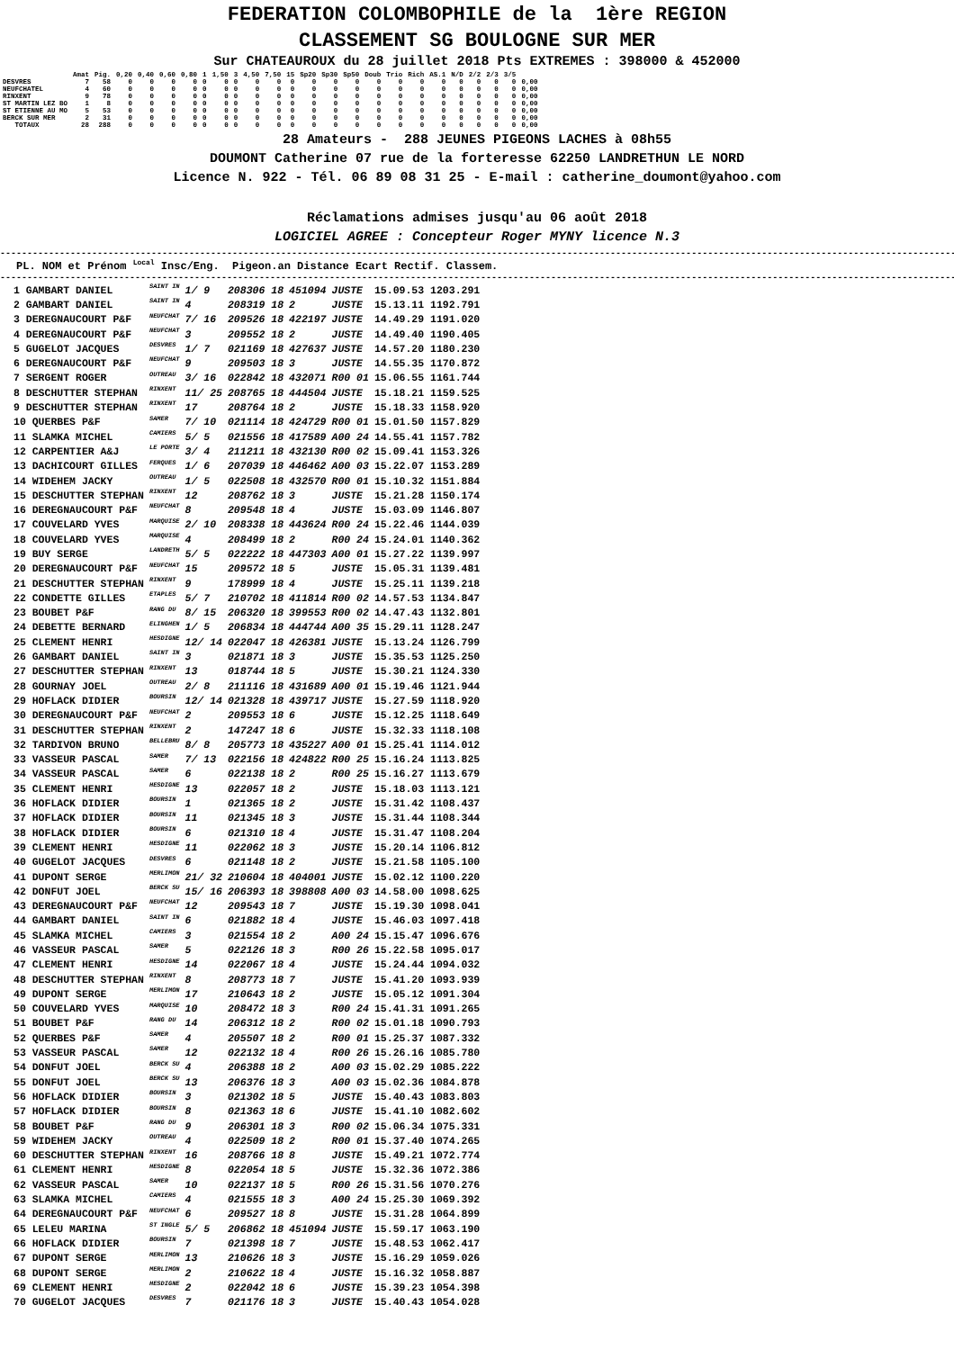FEDERATION COLOMBOPHILE de la 1ère REGION
CLASSEMENT SG BOULOGNE SUR MER
Sur CHATEAUROUX du 28 juillet 2018 Pts EXTREMES : 398000 & 452000
| | Amat | Pig. | 0,20 | 0,40 | 0,60 | 0,80 | 1 | 1,50 | 3 | 4,50 | 7,50 | 15 | Sp20 | Sp30 | Sp50 | Doub | Trio | Rich | AS.1 | N/D | 2/2 | 2/3 | 3/5 | |
| --- | --- | --- | --- | --- | --- | --- | --- | --- | --- | --- | --- | --- | --- | --- | --- | --- | --- | --- | --- | --- | --- | --- | --- | --- |
| DESVRES | 7 | 58 | 0 | 0 | 0 | 0 | 0 | 0 | 0 | 0 | 0 | 0 | 0 | 0 | 0 | 0 | 0 | 0 | 0 | 0 | 0 | 0 | 0 | 0,00 |
| NEUFCHATEL | 4 | 60 | 0 | 0 | 0 | 0 | 0 | 0 | 0 | 0 | 0 | 0 | 0 | 0 | 0 | 0 | 0 | 0 | 0 | 0 | 0 | 0 | 0 | 0,00 |
| RINXENT | 9 | 78 | 0 | 0 | 0 | 0 | 0 | 0 | 0 | 0 | 0 | 0 | 0 | 0 | 0 | 0 | 0 | 0 | 0 | 0 | 0 | 0 | 0 | 0,00 |
| ST MARTIN LEZ BO | 1 | 8 | 0 | 0 | 0 | 0 | 0 | 0 | 0 | 0 | 0 | 0 | 0 | 0 | 0 | 0 | 0 | 0 | 0 | 0 | 0 | 0 | 0 | 0,00 |
| ST ETIENNE AU MO | 5 | 53 | 0 | 0 | 0 | 0 | 0 | 0 | 0 | 0 | 0 | 0 | 0 | 0 | 0 | 0 | 0 | 0 | 0 | 0 | 0 | 0 | 0 | 0,00 |
| BERCK SUR MER | 2 | 31 | 0 | 0 | 0 | 0 | 0 | 0 | 0 | 0 | 0 | 0 | 0 | 0 | 0 | 0 | 0 | 0 | 0 | 0 | 0 | 0 | 0 | 0,00 |
| TOTAUX | 28 | 288 | 0 | 0 | 0 | 0 | 0 | 0 | 0 | 0 | 0 | 0 | 0 | 0 | 0 | 0 | 0 | 0 | 0 | 0 | 0 | 0 | 0 | 0,00 |
28 Amateurs - 288 JEUNES PIGEONS LACHES à 08h55
DOUMONT Catherine 07 rue de la forteresse 62250 LANDRETHUN LE NORD
Licence N. 922 - Tél. 06 89 08 31 25 - E-mail : catherine_doumont@yahoo.com
Réclamations admises jusqu'au 06 août 2018
LOGICIEL AGREE : Concepteur Roger MYNY licence N.3
------------------------------------------------------------------------------------------------------------------------------------------------------------------------------------------------
PL. NOM et Prénom <sup>Local</sup> Insc/Eng. Pigeon.an Distance Ecart Rectif. Classem.
------------------------------------------------------------------------------------------------------------------------------------------------------------------------------------------------
| 1 GAMBART DANIEL | SAINT IN | 1/ 9 | 208306 18 | 451094 | JUSTE | 15.09.53 1203.291 |
| 2 GAMBART DANIEL | SAINT IN | 4 | 208319 18 | 2 | JUSTE | 15.13.11 1192.791 |
| 3 DEREGNAUCOURT P&F | NEUFCHAT | 7/ 16 | 209526 18 | 422197 | JUSTE | 14.49.29 1191.020 |
| 4 DEREGNAUCOURT P&F | NEUFCHAT | 3 | 209552 18 | 2 | JUSTE | 14.49.40 1190.405 |
| 5 GUGELOT JACQUES | DESVRES | 1/ 7 | 021169 18 | 427637 | JUSTE | 14.57.20 1180.230 |
| 6 DEREGNAUCOURT P&F | NEUFCHAT | 9 | 209503 18 | 3 | JUSTE | 14.55.35 1170.872 |
| 7 SERGENT ROGER | OUTREAU | 3/ 16 | 022842 18 | 432071 | R00 01 | 15.06.55 1161.744 |
| 8 DESCHUTTER STEPHAN | RINXENT | 11/ 25 | 208765 18 | 444504 | JUSTE | 15.18.21 1159.525 |
| 9 DESCHUTTER STEPHAN | RINXENT | 17 | 208764 18 | 2 | JUSTE | 15.18.33 1158.920 |
| 10 QUERBES P&F | SAMER | 7/ 10 | 021114 18 | 424729 | R00 01 | 15.01.50 1157.829 |
| 11 SLAMKA MICHEL | CAMIERS | 5/ 5 | 021556 18 | 417589 | A00 24 | 14.55.41 1157.782 |
| 12 CARPENTIER A&J | LE PORTE | 3/ 4 | 211211 18 | 432130 | R00 02 | 15.09.41 1153.326 |
| 13 DACHICOURT GILLES | FERQUES | 1/ 6 | 207039 18 | 446462 | A00 03 | 15.22.07 1153.289 |
| 14 WIDEHEM JACKY | OUTREAU | 1/ 5 | 022508 18 | 432570 | R00 01 | 15.10.32 1151.884 |
| 15 DESCHUTTER STEPHAN | RINXENT | 12 | 208762 18 | 3 | JUSTE | 15.21.28 1150.174 |
| 16 DEREGNAUCOURT P&F | NEUFCHAT | 8 | 209548 18 | 4 | JUSTE | 15.03.09 1146.807 |
| 17 COUVELARD YVES | MARQUISE | 2/ 10 | 208338 18 | 443624 | R00 24 | 15.22.46 1144.039 |
| 18 COUVELARD YVES | MARQUISE | 4 | 208499 18 | 2 | R00 24 | 15.24.01 1140.362 |
| 19 BUY SERGE | LANDRETH | 5/ 5 | 022222 18 | 447303 | A00 01 | 15.27.22 1139.997 |
| 20 DEREGNAUCOURT P&F | NEUFCHAT | 15 | 209572 18 | 5 | JUSTE | 15.05.31 1139.481 |
| 21 DESCHUTTER STEPHAN | RINXENT | 9 | 178999 18 | 4 | JUSTE | 15.25.11 1139.218 |
| 22 CONDETTE GILLES | ETAPLES | 5/ 7 | 210702 18 | 411814 | R00 02 | 14.57.53 1134.847 |
| 23 BOUBET P&F | RANG DU | 8/ 15 | 206320 18 | 399553 | R00 02 | 14.47.43 1132.801 |
| 24 DEBETTE BERNARD | ELINGHEN | 1/ 5 | 206834 18 | 444744 | A00 35 | 15.29.11 1128.247 |
| 25 CLEMENT HENRI | HESDIGNE | 12/ 14 | 022047 18 | 426381 | JUSTE | 15.13.24 1126.799 |
| 26 GAMBART DANIEL | SAINT IN | 3 | 021871 18 | 3 | JUSTE | 15.35.53 1125.250 |
| 27 DESCHUTTER STEPHAN | RINXENT | 13 | 018744 18 | 5 | JUSTE | 15.30.21 1124.330 |
| 28 GOURNAY JOEL | OUTREAU | 2/ 8 | 211116 18 | 431689 | A00 01 | 15.19.46 1121.944 |
| 29 HOFLACK DIDIER | BOURSIN | 12/ 14 | 021328 18 | 439717 | JUSTE | 15.27.59 1118.920 |
| 30 DEREGNAUCOURT P&F | NEUFCHAT | 2 | 209553 18 | 6 | JUSTE | 15.12.25 1118.649 |
| 31 DESCHUTTER STEPHAN | RINXENT | 2 | 147247 18 | 6 | JUSTE | 15.32.33 1118.108 |
| 32 TARDIVON BRUNO | BELLEBRU | 8/ 8 | 205773 18 | 435227 | A00 01 | 15.25.41 1114.012 |
| 33 VASSEUR PASCAL | SAMER | 7/ 13 | 022156 18 | 424822 | R00 25 | 15.16.24 1113.825 |
| 34 VASSEUR PASCAL | SAMER | 6 | 022138 18 | 2 | R00 25 | 15.16.27 1113.679 |
| 35 CLEMENT HENRI | HESDIGNE | 13 | 022057 18 | 2 | JUSTE | 15.18.03 1113.121 |
| 36 HOFLACK DIDIER | BOURSIN | 1 | 021365 18 | 2 | JUSTE | 15.31.42 1108.437 |
| 37 HOFLACK DIDIER | BOURSIN | 11 | 021345 18 | 3 | JUSTE | 15.31.44 1108.344 |
| 38 HOFLACK DIDIER | BOURSIN | 6 | 021310 18 | 4 | JUSTE | 15.31.47 1108.204 |
| 39 CLEMENT HENRI | HESDIGNE | 11 | 022062 18 | 3 | JUSTE | 15.20.14 1106.812 |
| 40 GUGELOT JACQUES | DESVRES | 6 | 021148 18 | 2 | JUSTE | 15.21.58 1105.100 |
| 41 DUPONT SERGE | MERLIMON | 21/ 32 | 210604 18 | 404001 | JUSTE | 15.02.12 1100.220 |
| 42 DONFUT JOEL | BERCK SU | 15/ 16 | 206393 18 | 398808 | A00 03 | 14.58.00 1098.625 |
| 43 DEREGNAUCOURT P&F | NEUFCHAT | 12 | 209543 18 | 7 | JUSTE | 15.19.30 1098.041 |
| 44 GAMBART DANIEL | SAINT IN | 6 | 021882 18 | 4 | JUSTE | 15.46.03 1097.418 |
| 45 SLAMKA MICHEL | CAMIERS | 3 | 021554 18 | 2 | A00 24 | 15.15.47 1096.676 |
| 46 VASSEUR PASCAL | SAMER | 5 | 022126 18 | 3 | R00 26 | 15.22.58 1095.017 |
| 47 CLEMENT HENRI | HESDIGNE | 14 | 022067 18 | 4 | JUSTE | 15.24.44 1094.032 |
| 48 DESCHUTTER STEPHAN | RINXENT | 8 | 208773 18 | 7 | JUSTE | 15.41.20 1093.939 |
| 49 DUPONT SERGE | MERLIMON | 17 | 210643 18 | 2 | JUSTE | 15.05.12 1091.304 |
| 50 COUVELARD YVES | MARQUISE | 10 | 208472 18 | 3 | R00 24 | 15.41.31 1091.265 |
| 51 BOUBET P&F | RANG DU | 14 | 206312 18 | 2 | R00 02 | 15.01.18 1090.793 |
| 52 QUERBES P&F | SAMER | 4 | 205507 18 | 2 | R00 01 | 15.25.37 1087.332 |
| 53 VASSEUR PASCAL | SAMER | 12 | 022132 18 | 4 | R00 26 | 15.26.16 1085.780 |
| 54 DONFUT JOEL | BERCK SU | 4 | 206388 18 | 2 | A00 03 | 15.02.29 1085.222 |
| 55 DONFUT JOEL | BERCK SU | 13 | 206376 18 | 3 | A00 03 | 15.02.36 1084.878 |
| 56 HOFLACK DIDIER | BOURSIN | 3 | 021302 18 | 5 | JUSTE | 15.40.43 1083.803 |
| 57 HOFLACK DIDIER | BOURSIN | 8 | 021363 18 | 6 | JUSTE | 15.41.10 1082.602 |
| 58 BOUBET P&F | RANG DU | 9 | 206301 18 | 3 | R00 02 | 15.06.34 1075.331 |
| 59 WIDEHEM JACKY | OUTREAU | 4 | 022509 18 | 2 | R00 01 | 15.37.40 1074.265 |
| 60 DESCHUTTER STEPHAN | RINXENT | 16 | 208766 18 | 8 | JUSTE | 15.49.21 1072.774 |
| 61 CLEMENT HENRI | HESDIGNE | 8 | 022054 18 | 5 | JUSTE | 15.32.36 1072.386 |
| 62 VASSEUR PASCAL | SAMER | 10 | 022137 18 | 5 | R00 26 | 15.31.56 1070.276 |
| 63 SLAMKA MICHEL | CAMIERS | 4 | 021555 18 | 3 | A00 24 | 15.25.30 1069.392 |
| 64 DEREGNAUCOURT P&F | NEUFCHAT | 6 | 209527 18 | 8 | JUSTE | 15.31.28 1064.899 |
| 65 LELEU MARINA | ST INGLE | 5/ 5 | 206862 18 | 451094 | JUSTE | 15.59.17 1063.190 |
| 66 HOFLACK DIDIER | BOURSIN | 7 | 021398 18 | 7 | JUSTE | 15.48.53 1062.417 |
| 67 DUPONT SERGE | MERLIMON | 13 | 210626 18 | 3 | JUSTE | 15.16.29 1059.026 |
| 68 DUPONT SERGE | MERLIMON | 2 | 210622 18 | 4 | JUSTE | 15.16.32 1058.887 |
| 69 CLEMENT HENRI | HESDIGNE | 2 | 022042 18 | 6 | JUSTE | 15.39.23 1054.398 |
| 70 GUGELOT JACQUES | DESVRES | 7 | 021176 18 | 3 | JUSTE | 15.40.43 1054.028 |